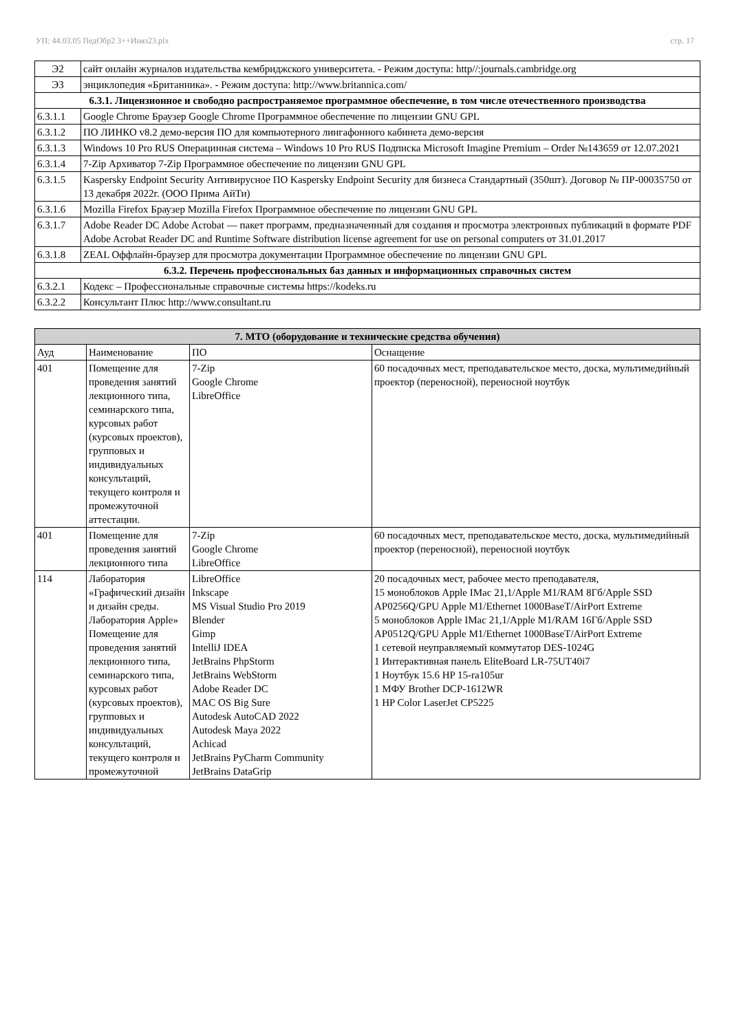УП: 44.03.05 ПедОбр2 3++Иняз23.plx стр. 17
| Э2 | сайт онлайн журналов издательства кембриджского университета. - Режим доступа: http//:journals.cambridge.org |
| Э3 | энциклопедия «Британника». - Режим доступа: http://www.britannica.com/ |
| 6.3.1. Лицензионное и свободно распространяемое программное обеспечение, в том числе отечественного производства | |
| 6.3.1.1 | Google Chrome Браузер Google Chrome Программное обеспечение по лицензии GNU GPL |
| 6.3.1.2 | ПО ЛИНКО v8.2 демо-версия ПО для компьютерного лингафонного кабинета демо-версия |
| 6.3.1.3 | Windows 10 Pro RUS Операцинная система – Windows 10 Pro RUS Подписка Microsoft Imagine Premium – Order №143659 от 12.07.2021 |
| 6.3.1.4 | 7-Zip Архиватор 7-Zip Программное обеспечение по лицензии GNU GPL |
| 6.3.1.5 | Kaspersky Endpoint Security Антивирусное ПО Kaspersky Endpoint Security для бизнеса Стандартный (350шт). Договор № ПР-00035750 от 13 декабря 2022г. (ООО Прима АйТи) |
| 6.3.1.6 | Mozilla Firefox Браузер Mozilla Firefox Программное обеспечение по лицензии GNU GPL |
| 6.3.1.7 | Adobe Reader DC Adobe Acrobat — пакет программ, предназначенный для создания и просмотра электронных публикаций в формате PDF Adobe Acrobat Reader DC and Runtime Software distribution license agreement for use on personal computers от 31.01.2017 |
| 6.3.1.8 | ZEAL Оффлайн-браузер для просмотра документации Программное обеспечение по лицензии GNU GPL |
| 6.3.2. Перечень профессиональных баз данных и информационных справочных систем | |
| 6.3.2.1 | Кодекс – Профессиональные справочные системы https://kodeks.ru |
| 6.3.2.2 | Консультант Плюс http://www.consultant.ru |
| 7. МТО (оборудование и технические средства обучения) | | | |
| --- | --- | --- | --- |
| Ауд | Наименование | ПО | Оснащение |
| 401 | Помещение для проведения занятий лекционного типа, семинарского типа, курсовых работ (курсовых проектов), групповых и индивидуальных консультаций, текущего контроля и промежуточной аттестации. | 7-Zip Google Chrome LibreOffice | 60 посадочных мест, преподавательское место, доска, мультимедийный проектор (переносной), переносной ноутбук |
| 401 | Помещение для проведения занятий лекционного типа | 7-Zip Google Chrome LibreOffice | 60 посадочных мест, преподавательское место, доска, мультимедийный проектор (переносной), переносной ноутбук |
| 114 | Лаборатория «Графический дизайн и дизайн среды. Лаборатория Apple» Помещение для проведения занятий лекционного типа, семинарского типа, курсовых работ (курсовых проектов), групповых и индивидуальных консультаций, текущего контроля и промежуточной | LibreOffice Inkscape MS Visual Studio Pro 2019 Blender Gimp IntelliJ IDEA JetBrains PhpStorm JetBrains WebStorm Adobe Reader DC MAC OS Big Sure Autodesk AutoCAD 2022 Autodesk Maya 2022 Achicad JetBrains PyCharm Community JetBrains DataGrip | 20 посадочных мест, рабочее место преподавателя, 15 моноблоков Apple IMac 21,1/Apple M1/RAM 8Гб/Apple SSD AP0256Q/GPU Apple M1/Ethernet 1000BaseT/AirPort Extreme 5 моноблоков Apple IMac 21,1/Apple M1/RAM 16Гб/Apple SSD AP0512Q/GPU Apple M1/Ethernet 1000BaseT/AirPort Extreme 1 сетевой неуправляемый коммутатор DES-1024G 1 Интерактивная панель EliteBoard LR-75UT40i7 1 Ноутбук 15.6 HP 15-ra105ur 1 МФУ Brother DCP-1612WR 1 HP Color LaserJet CP5225 |